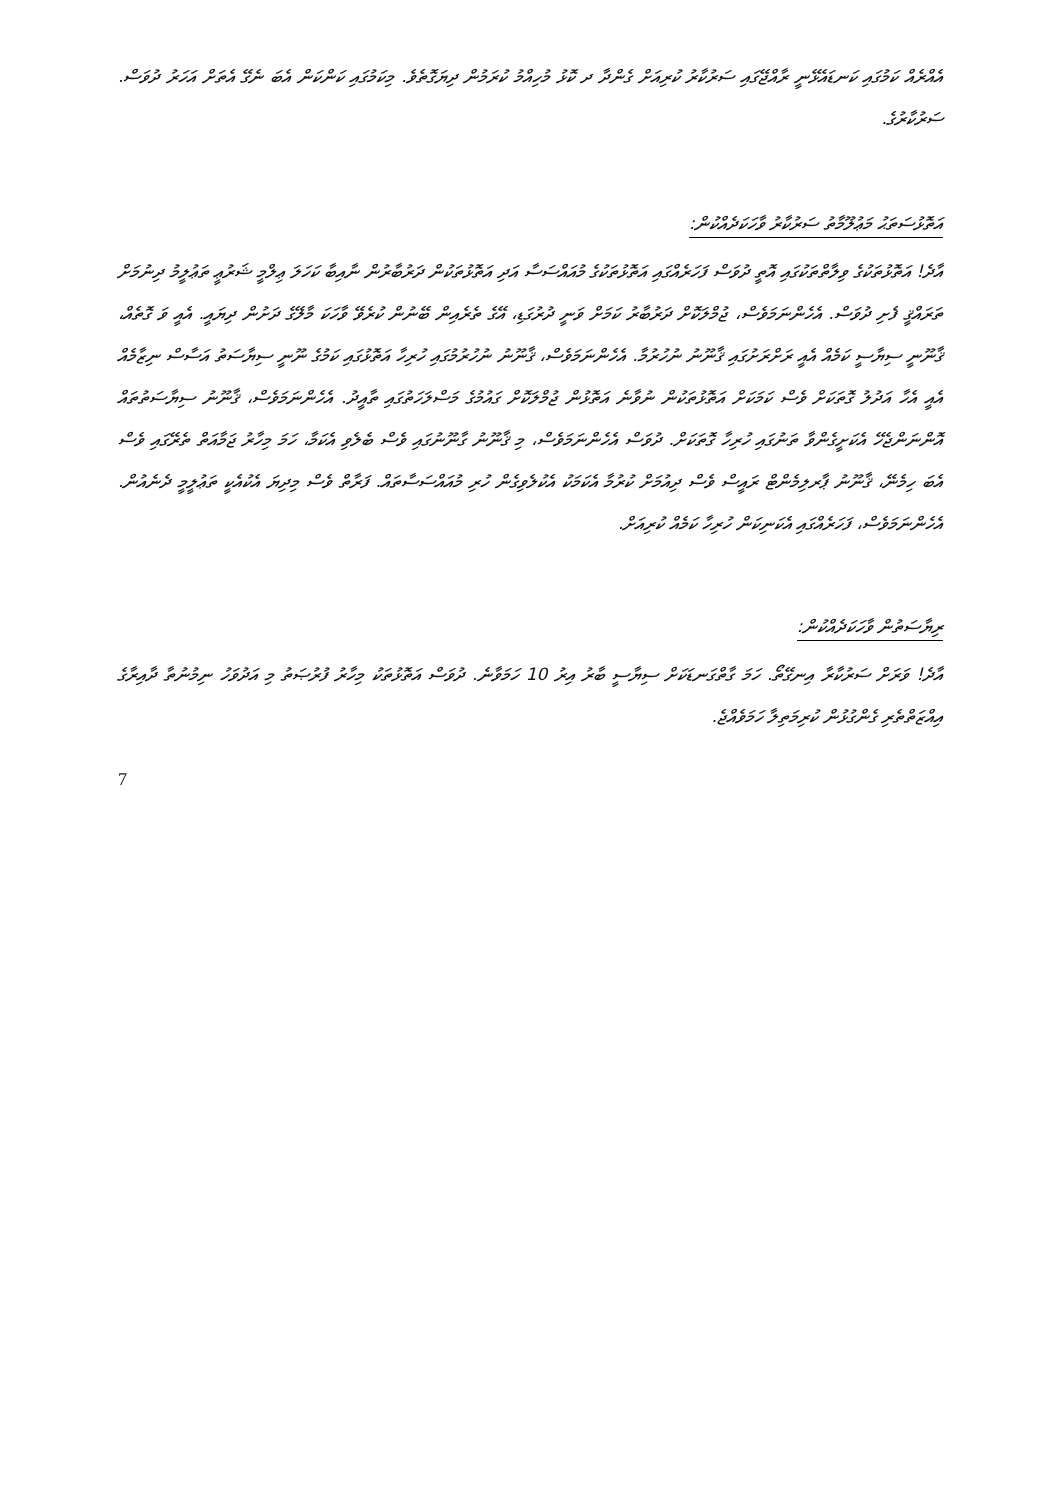އެއްރެއް ކަމުގައި ކަނޑައެޅޭނީ ރާއްޖޭގައި ސަރުކާރު ކުރިއަށް ގެންދާ ދ ކޮޅު މުހިއްމު ކުރަމުން ދިޔަގޮތެވެ. މިކަމުގައި ކަންކަން އެބަ ނެގޭ އެތަށް އަހަރު ދުވަސް. ސަރުކާރުގެ.
އަތޮޅުސަތަޙު މަޢުލޫމާތު ސަރުކާރު ވާހަކަދެއްކުން:
އާދެ! އަތޮޅުތަކުގެ ވިލާތްތަކުގައި އޮތީ ދުވަސް ފަހަރެއްގައި އަތޮޅުތަކުގެ މުއައްސަސާ އަދި އަތޮޅުތަކުން ދަރުބާރުން ނާއިބާ ކަހަލަ ޢިލްމީ ޝަރުޢީ ތަޢުލީމު ދިނުމަށް ތަރައްޤީ ފެށި ދުވަސް. އެހެންނަމަވެސް، ޖުމްލަކޮށް ދަރުބާރު ކަމަށް ވަނީ ދުރުގަޑި، އޭގެ ތެރެއިން ބޭނުން ކުރެވޭ ވާހަކަ މާލޭގެ ދަށުން ދިޔައީ. އެއީ ވަ ގޮތެއް، ޤާނޫނީ ސިޔާސީ ކަމެއް އެއީ ރަށްރަށުގައި ޤާނޫނު ނުހުރުމާ. އެހެންނަމަވެސް، ޤާނޫނު ނުހުރުމުގައި ހުރިހާ އަތޮޅުގައި ކަމުގެ ނޫނީ ސިޔާސަތު އަސާސް ނިޒާމެއް އެއީ އެހާ އަދުލު ގޮތަކަށް ވެސް ކަމަކަށް އަތޮޅުތަކުން ނުވާނެ އަތޮޅުން ޖުމްލަކޮށް ގައުމުގެ މަސްލަހަތުގައި ތާއީދު. އެހެންނަމަވެސް، ޤާނޫނު ސިޔާސަތުތައް އޮންނަންޖެހޭ އެކަށީގެންވާ ތަނުގައި ހުރިހާ ގޮތަކަށް. ދުވަސް އެހެންނަމަވެސް، މި ޤާނޫނު ގާނޫނުގައި ވެސް ބެލެވި އެކަމާ، ހަމަ މިހާރު ޖަމާއަތް ތެރޭގައި ވެސް އެބަ ހިމެނޭ، ޤާނޫނު ޕާރލިމެންޓް ރައީސް ވެސް ދިއުމަށް ކުރުމާ އެކަމަކު އެކުލެވިގެން ހުރި މުއައްސަސާތައް. ފަރާތް ވެސް މިދިޔަ އެކުއެކީ ތަޢުލީމީ ދެނެއުން. އެހެންނަމަވެސް، ފަހަރެއްގައި އެކަނިކަން ހުރިހާ ކަމެއް ކުރިއަށް.
ރިޔާސަތުން ވާހަކަދެއްކުން:
އާދެ! ވަރަށް ސަރުކާރާ އިނގޭތޯ. ހަމަ ގާތްގަނޑަކަށް ސިޔާސީ ބާރު އިރު 10 ހަމަވާނެ. ދުވަސް އަތޮޅުތަކު މިހާރު ފުރުޞަތު މި އަދުވަހު ނިމުނުތާ ދާއިރާގެ އިއްޒަތްތެރި ގެންގުޅުން ކުރިމަތިލާ ހަމަވެއްޖެ.
7